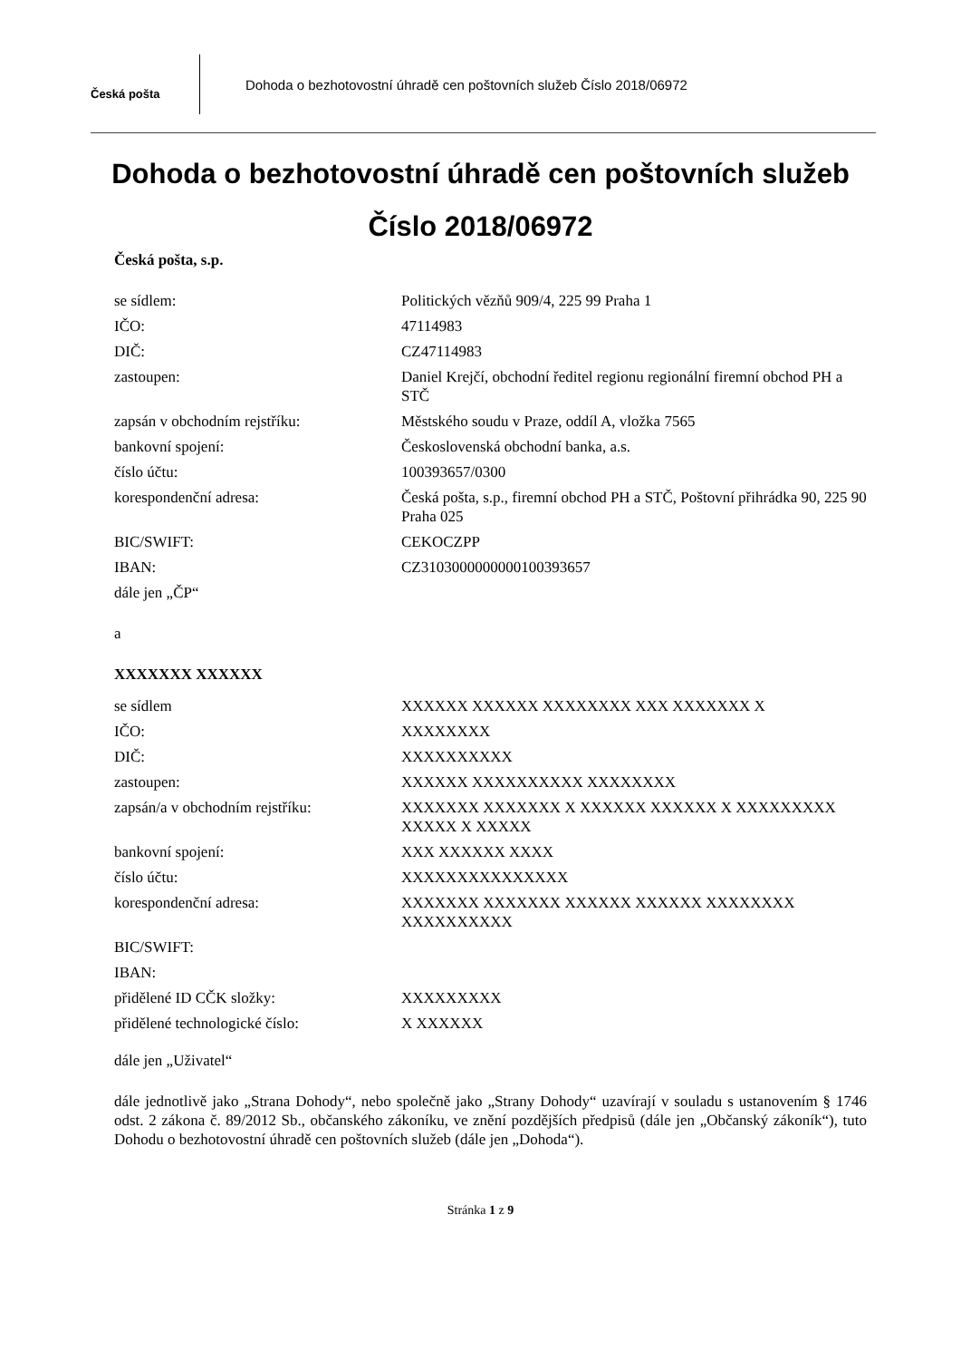Česká pošta
Dohoda o bezhotovostní úhradě cen poštovních služeb Číslo 2018/06972
Dohoda o bezhotovostní úhradě cen poštovních služeb
Číslo 2018/06972
Česká pošta, s.p.
se sídlem: Politických vězňů 909/4, 225 99 Praha 1
IČO: 47114983
DIČ: CZ47114983
zastoupen: Daniel Krejčí, obchodní ředitel regionu regionální firemní obchod PH a STČ
zapsán v obchodním rejstříku: Městského soudu v Praze, oddíl A, vložka 7565
bankovní spojení: Československá obchodní banka, a.s.
číslo účtu: 100393657/0300
korespondenční adresa: Česká pošta, s.p., firemní obchod PH a STČ, Poštovní přihrádka 90, 225 90 Praha 025
BIC/SWIFT: CEKOCZPP
IBAN: CZ3103000000000100393657
dále jen „ČP“
a
XXXXXXX XXXXXX
se sídlem XXXXXX XXXXXX XXXXXXXX XXX XXXXXXX X
IČO: XXXXXXXX
DIČ: XXXXXXXXXX
zastoupen: XXXXXX XXXXXXXXXX XXXXXXXX
zapsán/a v obchodním rejstříku: XXXXXXX XXXXXXX X XXXXXX XXXXXX X XXXXXXXXX XXXXX X XXXXX
bankovní spojení: XXX XXXXXX XXXX
číslo účtu: XXXXXXXXXXXXXXX
korespondenční adresa: XXXXXXX XXXXXXX XXXXXX XXXXXX XXXXXXXX XXXXXXXXXX
BIC/SWIFT:
IBAN:
přidělené ID CČK složky: XXXXXXXXX
přidělené technologické číslo: X XXXXXX
dále jen „Uživatel“
dále jednotlivě jako „Strana Dohody“, nebo společně jako „Strany Dohody“ uzavírají v souladu s ustanovením § 1746 odst. 2 zákona č. 89/2012 Sb., občanského zákoníku, ve znění pozdějších předpisů (dále jen „Občanský zákoník“), tuto Dohodu o bezhotovostní úhradě cen poštovních služeb (dále jen „Dohoda“).
Stránka 1 z 9